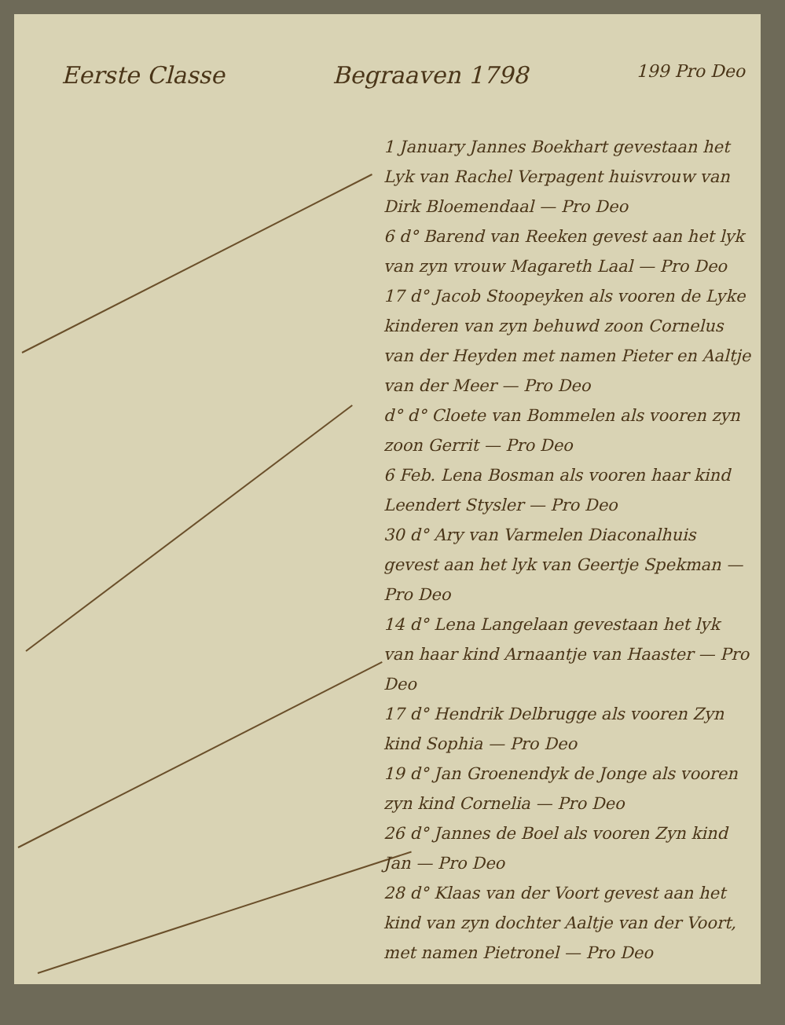Eerste Classe Begraaven 1798 199 Pro Deo
1 January Jannes Boekhart gevestaan het Lyk van Rachel Verpagent huisvrouw van Dirk Bloemendaal — Pro Deo
6 d° Barend van Reeken gevest aan het lyk van zyn vrouw Magareth Laal — Pro Deo
17 d° Jacob Stoopeyken als vooren de Lyke kinderen van zyn behuwd zoon Cornelus van der Heyden met namen Pieter en Aaltje van der Meer — Pro Deo
d° d° Cloete van Bommelen als vooren zyn zoon Gerrit — Pro Deo
6 Feb. Lena Bosman als vooren haar kind Leendert Stysler — Pro Deo
30 d° Ary van Varmelen Diaconalhuis gevest aan het lyk van Geertje Spekman — Pro Deo
14 d° Lena Langelaan gevestaan het lyk van haar kind Arnaantje van Haaster — Pro Deo
17 d° Hendrik Delbrugge als vooren Zyn kind Sophia — Pro Deo
19 d° Jan Groenendyk de Jonge als vooren zyn kind Cornelia — Pro Deo
26 d° Jannes de Boel als vooren Zyn kind Jan — Pro Deo
28 d° Klaas van der Voort gevest aan het kind van zyn dochter Aaltje van der Voort, met namen Pietronel — Pro Deo